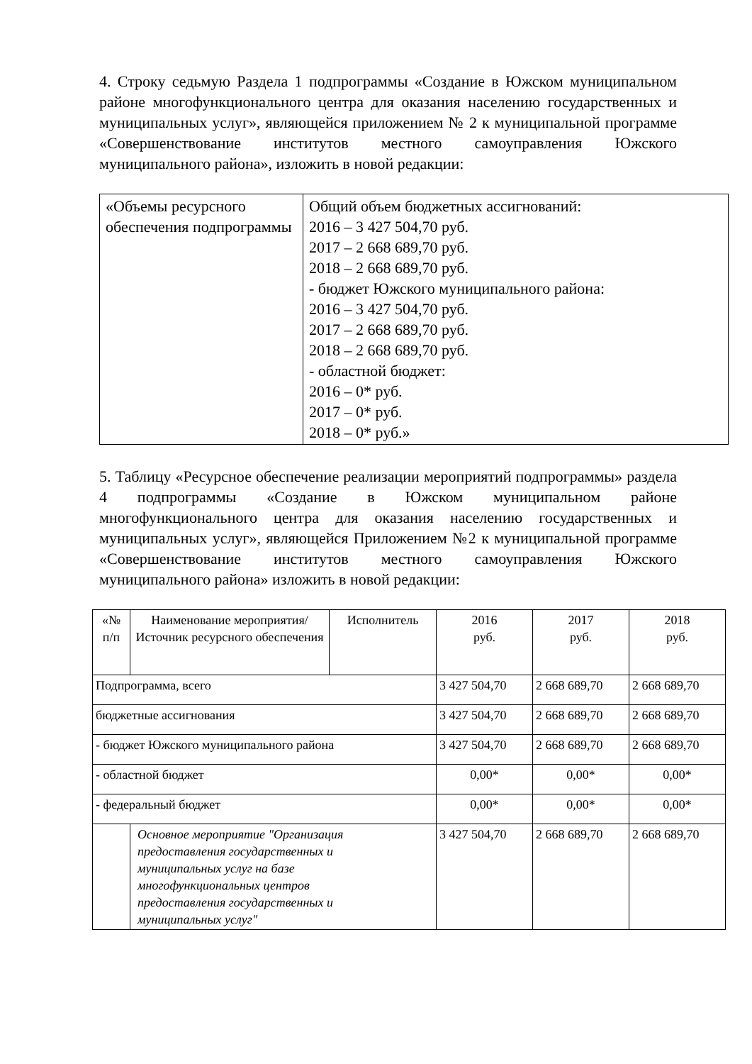4. Строку седьмую Раздела 1 подпрограммы «Создание в Южском муниципальном районе многофункционального центра для оказания населению государственных и муниципальных услуг», являющейся приложением № 2 к муниципальной программе «Совершенствование институтов местного самоуправления Южского муниципального района», изложить в новой редакции:
| «Объемы ресурсного обеспечения подпрограммы | Общий объем бюджетных ассигнований: 2016 – 3 427 504,70 руб. 2017 – 2 668 689,70 руб. 2018 – 2 668 689,70 руб. - бюджет Южского муниципального района: 2016 – 3 427 504,70 руб. 2017 – 2 668 689,70 руб. 2018 – 2 668 689,70 руб. - областной бюджет: 2016 – 0* руб. 2017 – 0* руб. 2018 – 0* руб.» |
5. Таблицу «Ресурсное обеспечение реализации мероприятий подпрограммы» раздела 4 подпрограммы «Создание в Южском муниципальном районе многофункционального центра для оказания населению государственных и муниципальных услуг», являющейся Приложением №2 к муниципальной программе «Совершенствование институтов местного самоуправления Южского муниципального района» изложить в новой редакции:
| «№ п/п | Наименование мероприятия/ Источник ресурсного обеспечения | Исполнитель | 2016 руб. | 2017 руб. | 2018 руб. |
| Подпрограмма, всего | | | 3 427 504,70 | 2 668 689,70 | 2 668 689,70 |
| бюджетные ассигнования | | | 3 427 504,70 | 2 668 689,70 | 2 668 689,70 |
| - бюджет Южского муниципального района | | | 3 427 504,70 | 2 668 689,70 | 2 668 689,70 |
| - областной бюджет | | | 0,00* | 0,00* | 0,00* |
| - федеральный бюджет | | | 0,00* | 0,00* | 0,00* |
| | Основное мероприятие "Организация предоставления государственных и муниципальных услуг на базе многофункциональных центров предоставления государственных и муниципальных услуг" | | 3 427 504,70 | 2 668 689,70 | 2 668 689,70 |